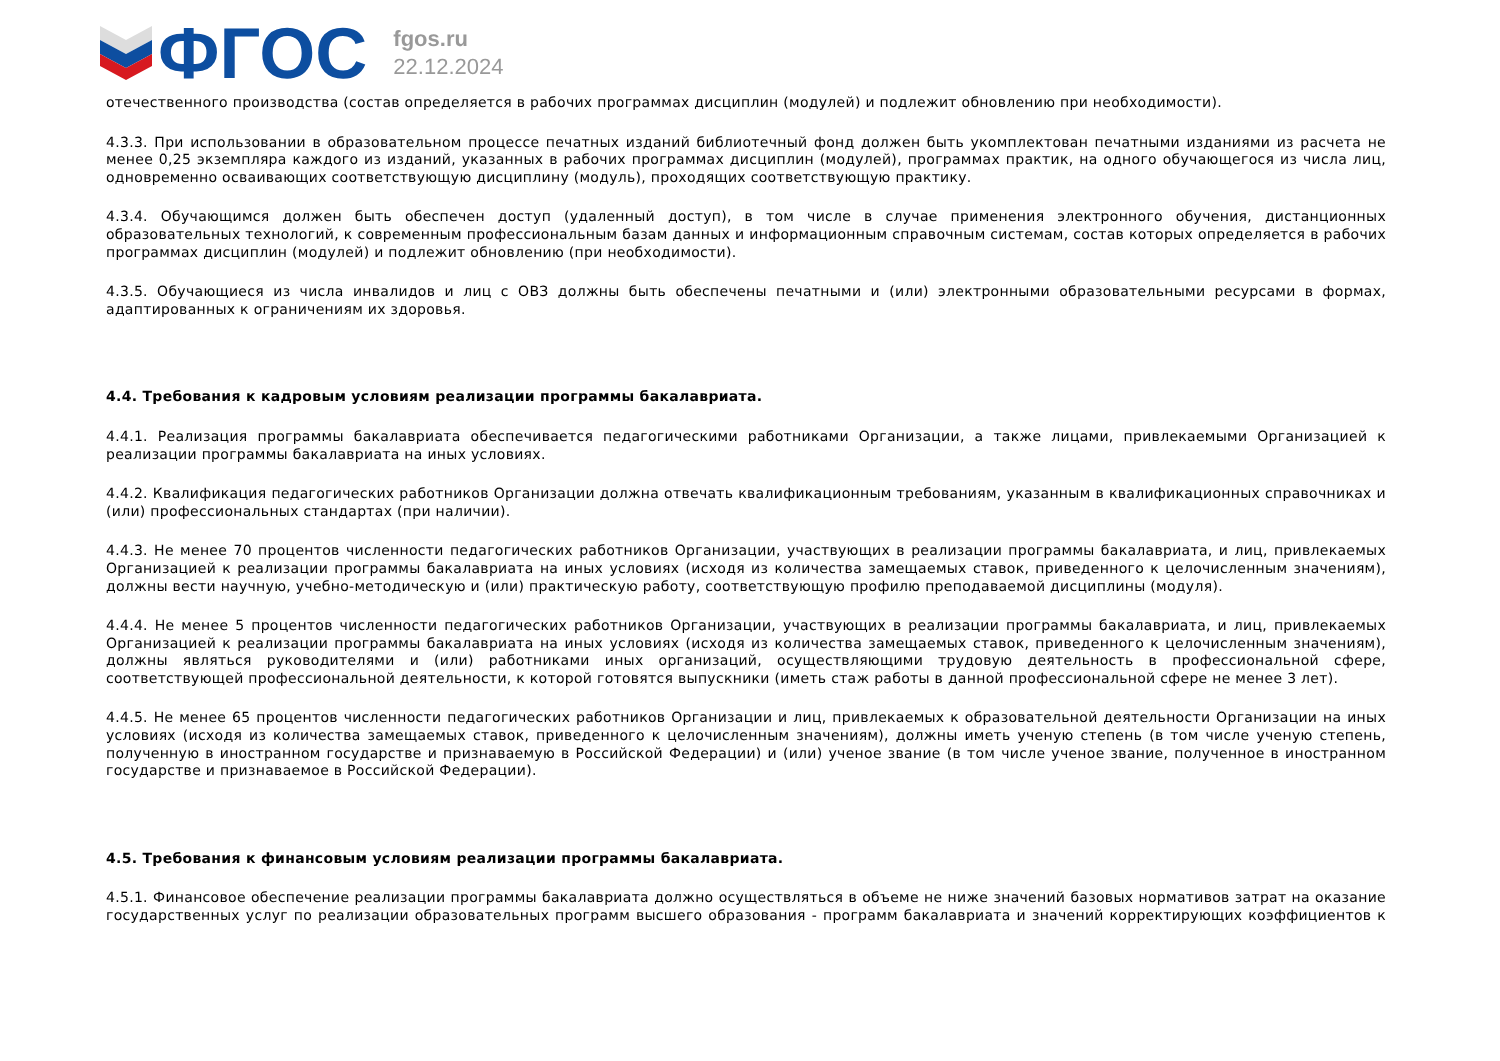ФГОС
fgos.ru
22.12.2024
отечественного производства (состав определяется в рабочих программах дисциплин (модулей) и подлежит обновлению при необходимости).
4.3.3. При использовании в образовательном процессе печатных изданий библиотечный фонд должен быть укомплектован печатными изданиями из расчета не менее 0,25 экземпляра каждого из изданий, указанных в рабочих программах дисциплин (модулей), программах практик, на одного обучающегося из числа лиц, одновременно осваивающих соответствующую дисциплину (модуль), проходящих соответствующую практику.
4.3.4. Обучающимся должен быть обеспечен доступ (удаленный доступ), в том числе в случае применения электронного обучения, дистанционных образовательных технологий, к современным профессиональным базам данных и информационным справочным системам, состав которых определяется в рабочих программах дисциплин (модулей) и подлежит обновлению (при необходимости).
4.3.5. Обучающиеся из числа инвалидов и лиц с ОВЗ должны быть обеспечены печатными и (или) электронными образовательными ресурсами в формах, адаптированных к ограничениям их здоровья.
4.4. Требования к кадровым условиям реализации программы бакалавриата.
4.4.1. Реализация программы бакалавриата обеспечивается педагогическими работниками Организации, а также лицами, привлекаемыми Организацией к реализации программы бакалавриата на иных условиях.
4.4.2. Квалификация педагогических работников Организации должна отвечать квалификационным требованиям, указанным в квалификационных справочниках и (или) профессиональных стандартах (при наличии).
4.4.3. Не менее 70 процентов численности педагогических работников Организации, участвующих в реализации программы бакалавриата, и лиц, привлекаемых Организацией к реализации программы бакалавриата на иных условиях (исходя из количества замещаемых ставок, приведенного к целочисленным значениям), должны вести научную, учебно-методическую и (или) практическую работу, соответствующую профилю преподаваемой дисциплины (модуля).
4.4.4. Не менее 5 процентов численности педагогических работников Организации, участвующих в реализации программы бакалавриата, и лиц, привлекаемых Организацией к реализации программы бакалавриата на иных условиях (исходя из количества замещаемых ставок, приведенного к целочисленным значениям), должны являться руководителями и (или) работниками иных организаций, осуществляющими трудовую деятельность в профессиональной сфере, соответствующей профессиональной деятельности, к которой готовятся выпускники (иметь стаж работы в данной профессиональной сфере не менее 3 лет).
4.4.5. Не менее 65 процентов численности педагогических работников Организации и лиц, привлекаемых к образовательной деятельности Организации на иных условиях (исходя из количества замещаемых ставок, приведенного к целочисленным значениям), должны иметь ученую степень (в том числе ученую степень, полученную в иностранном государстве и признаваемую в Российской Федерации) и (или) ученое звание (в том числе ученое звание, полученное в иностранном государстве и признаваемое в Российской Федерации).
4.5. Требования к финансовым условиям реализации программы бакалавриата.
4.5.1. Финансовое обеспечение реализации программы бакалавриата должно осуществляться в объеме не ниже значений базовых нормативов затрат на оказание государственных услуг по реализации образовательных программ высшего образования - программ бакалавриата и значений корректирующих коэффициентов к